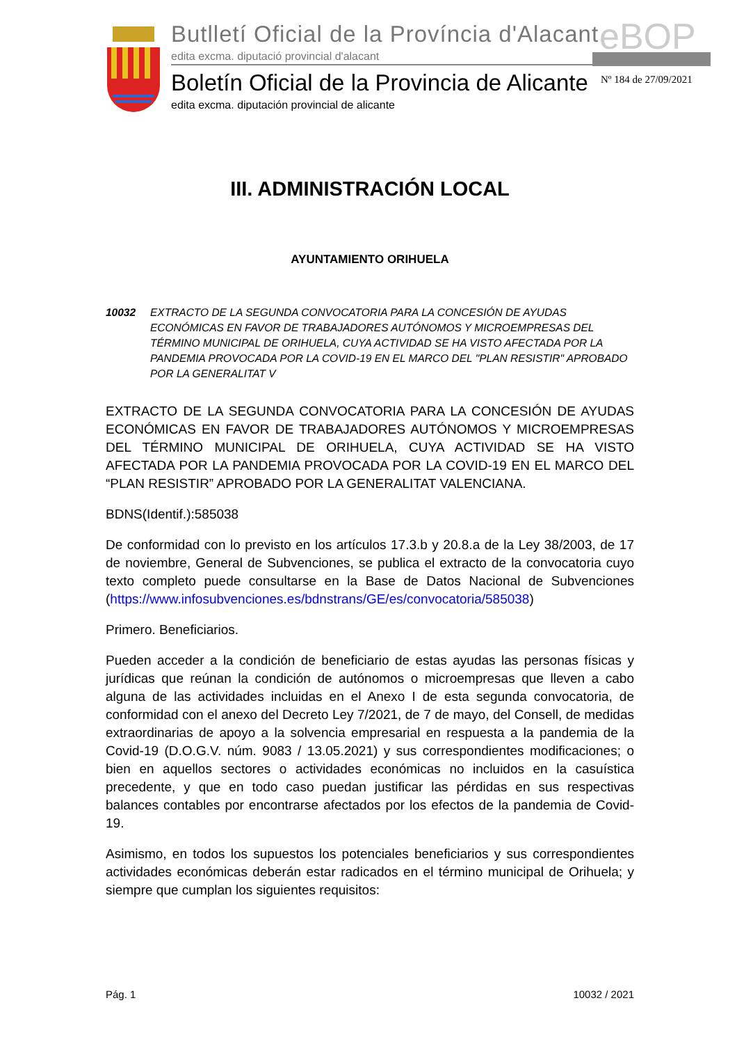Butlletí Oficial de la Província d'Alacant
edita excma. diputació provincial d'alacant
eBOP
Boletín Oficial de la Provincia de Alicante
edita excma. diputación provincial de alicante
Nº 184 de 27/09/2021
III. ADMINISTRACIÓN LOCAL
AYUNTAMIENTO ORIHUELA
10032 EXTRACTO DE LA SEGUNDA CONVOCATORIA PARA LA CONCESIÓN DE AYUDAS ECONÓMICAS EN FAVOR DE TRABAJADORES AUTÓNOMOS Y MICROEMPRESAS DEL TÉRMINO MUNICIPAL DE ORIHUELA, CUYA ACTIVIDAD SE HA VISTO AFECTADA POR LA PANDEMIA PROVOCADA POR LA COVID-19 EN EL MARCO DEL "PLAN RESISTIR" APROBADO POR LA GENERALITAT V
EXTRACTO DE LA SEGUNDA CONVOCATORIA PARA LA CONCESIÓN DE AYUDAS ECONÓMICAS EN FAVOR DE TRABAJADORES AUTÓNOMOS Y MICROEMPRESAS DEL TÉRMINO MUNICIPAL DE ORIHUELA, CUYA ACTIVIDAD SE HA VISTO AFECTADA POR LA PANDEMIA PROVOCADA POR LA COVID-19 EN EL MARCO DEL “PLAN RESISTIR” APROBADO POR LA GENERALITAT VALENCIANA.
BDNS(Identif.):585038
De conformidad con lo previsto en los artículos 17.3.b y 20.8.a de la Ley 38/2003, de 17 de noviembre, General de Subvenciones, se publica el extracto de la convocatoria cuyo texto completo puede consultarse en la Base de Datos Nacional de Subvenciones (https://www.infosubvenciones.es/bdnstrans/GE/es/convocatoria/585038)
Primero. Beneficiarios.
Pueden acceder a la condición de beneficiario de estas ayudas las personas físicas y jurídicas que reúnan la condición de autónomos o microempresas que lleven a cabo alguna de las actividades incluidas en el Anexo I de esta segunda convocatoria, de conformidad con el anexo del Decreto Ley 7/2021, de 7 de mayo, del Consell, de medidas extraordinarias de apoyo a la solvencia empresarial en respuesta a la pandemia de la Covid-19 (D.O.G.V. núm. 9083 / 13.05.2021) y sus correspondientes modificaciones; o bien en aquellos sectores o actividades económicas no incluidos en la casuística precedente, y que en todo caso puedan justificar las pérdidas en sus respectivas balances contables por encontrarse afectados por los efectos de la pandemia de Covid-19.
Asimismo, en todos los supuestos los potenciales beneficiarios y sus correspondientes actividades económicas deberán estar radicados en el término municipal de Orihuela; y siempre que cumplan los siguientes requisitos:
Pág. 1 10032 / 2021